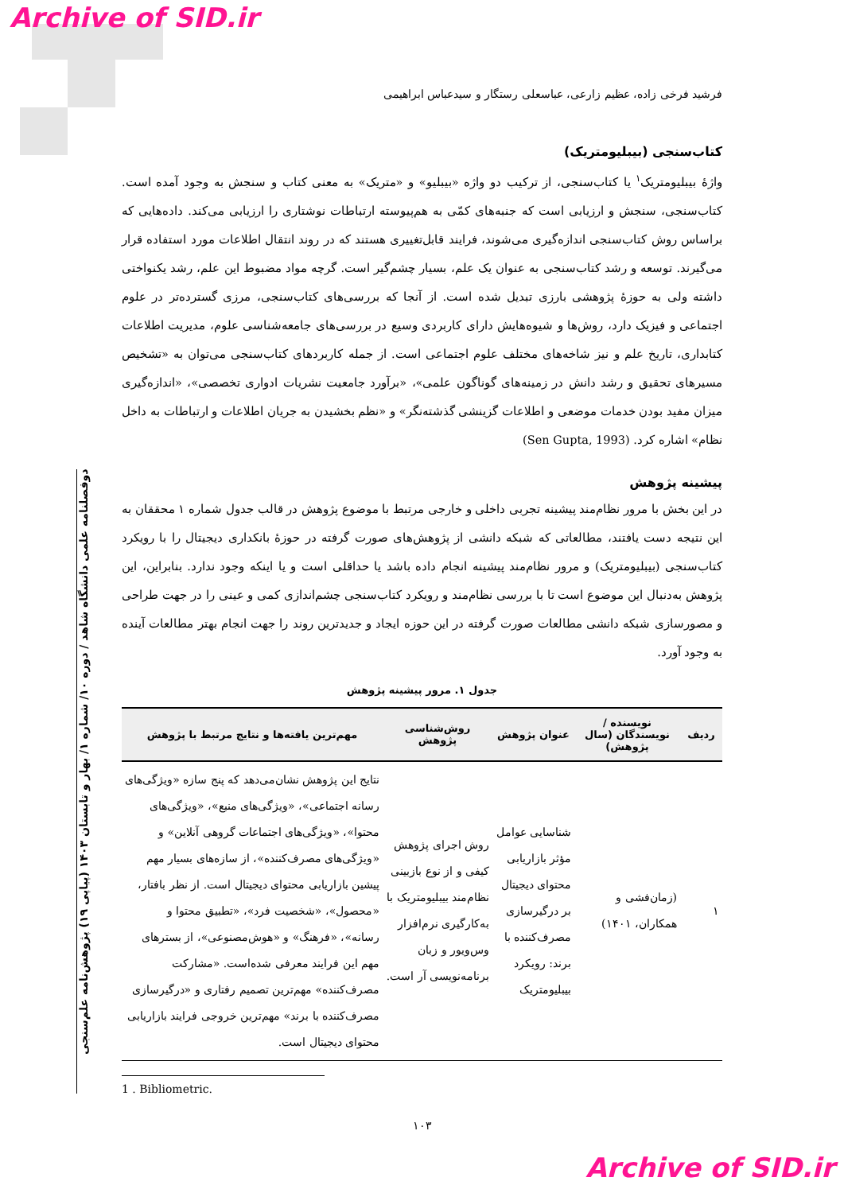Archive of SID.ir
دوفصلنامه علمی دانشگاه شاهد / دوره ۱۰/ شماره ۱/ بهار و تابستان ۱۴۰۳ (پیاپی ۱۹) پژوهش‌نامه علم‌سنجی
فرشید فرخی زاده، عظیم زارعی، عباسعلی رستگار و سیدعباس ابراهیمی
کتاب‌سنجی (بیبلیومتریک)
واژهٔ بیبلیومتریک<sup>۱</sup> یا کتاب‌سنجی، از ترکیب دو واژه «بیبلیو» و «متریک» به معنی کتاب و سنجش به وجود آمده است. کتاب‌سنجی، سنجش و ارزیابی است که جنبه‌های کمّی به هم‌پیوسته ارتباطات نوشتاری را ارزیابی می‌کند. داده‌هایی که براساس روش کتاب‌سنجی اندازه‌گیری می‌شوند، فرایند قابل‌تغییری هستند که در روند انتقال اطلاعات مورد استفاده قرار می‌گیرند. توسعه و رشد کتاب‌سنجی به عنوان یک علم، بسیار چشم‌گیر است. گرچه مواد مضبوط این علم، رشد یکنواختی داشته ولی به حوزهٔ پژوهشی بارزی تبدیل شده است. از آنجا که بررسی‌های کتاب‌سنجی، مرزی گسترده‌تر در علوم اجتماعی و فیزیک دارد، روش‌ها و شیوه‌هایش دارای کاربردی وسیع در بررسی‌های جامعه‌شناسی علوم، مدیریت اطلاعات کتابداری، تاریخ علم و نیز شاخه‌های مختلف علوم اجتماعی است. از جمله کاربردهای کتاب‌سنجی می‌توان به «تشخیص مسیرهای تحقیق و رشد دانش در زمینه‌های گوناگون علمی»، «برآورد جامعیت نشریات ادواری تخصصی»، «اندازه‌گیری میزان مفید بودن خدمات موضعی و اطلاعات گزینشی گذشته‌نگر» و «نظم بخشیدن به جریان اطلاعات و ارتباطات به داخل نظام» اشاره کرد. (Sen Gupta, 1993)
پیشینه پژوهش
در این بخش با مرور نظام‌مند پیشینه تجربی داخلی و خارجی مرتبط با موضوع پژوهش در قالب جدول شماره ۱ محققان به این نتیجه دست یافتند، مطالعاتی که شبکه دانشی از پژوهش‌های صورت گرفته در حوزهٔ بانکداری دیجیتال را با رویکرد کتاب‌سنجی (بیبلیومتریک) و مرور نظام‌مند پیشینه انجام داده باشد یا حداقلی است و یا اینکه وجود ندارد. بنابراین، این پژوهش به‌دنبال این موضوع است تا با بررسی نظام‌مند و رویکرد کتاب‌سنجی چشم‌اندازی کمی و عینی را در جهت طراحی و مصورسازی شبکه دانشی مطالعات صورت گرفته در این حوزه ایجاد و جدیدترین روند را جهت انجام بهتر مطالعات آینده به وجود آورد.
جدول ۱. مرور پیشینه پژوهش
| ردیف | نویسنده / نویسندگان (سال پژوهش) | عنوان پژوهش | روش‌شناسی پژوهش | مهم‌ترین یافته‌ها و نتایج مرتبط با پژوهش |
| --- | --- | --- | --- | --- |
| ۱ | (زمان‌فشی و همکاران، ۱۴۰۱) | شناسایی عوامل مؤثر بازاریابی محتوای دیجیتال بر درگیرسازی مصرف‌کننده با برند: رویکرد بیبلیومتریک | روش اجرای پژوهش کیفی و از نوع بازبینی نظام‌مند بیبلیومتریک با به‌کارگیری نرم‌افزار وس‌ویور و زبان برنامه‌نویسی آر است. | نتایج این پژوهش نشان‌می‌دهد که پنج سازه «ویژگی‌های رسانه اجتماعی»، «ویژگی‌های منبع»، «ویژگی‌های محتوا»، «ویژگی‌های اجتماعات گروهی آنلاین» و «ویژگی‌های مصرف‌کننده»، از سازه‌های بسیار مهم پیشین بازاریابی محتوای دیجیتال است. از نظر بافتار، «محصول»، «شخصیت فرد»، «تطبیق محتوا و رسانه»، «فرهنگ» و «هوش‌مصنوعی»، از بسترهای مهم این فرایند معرفی شده‌است. «مشارکت مصرف‌کننده» مهم‌ترین تصمیم رفتاری و «درگیرسازی مصرف‌کننده با برند» مهم‌ترین خروجی فرایند بازاریابی محتوای دیجیتال است. |
1 . Bibliometric.
۱۰۳
Archive of SID.ir